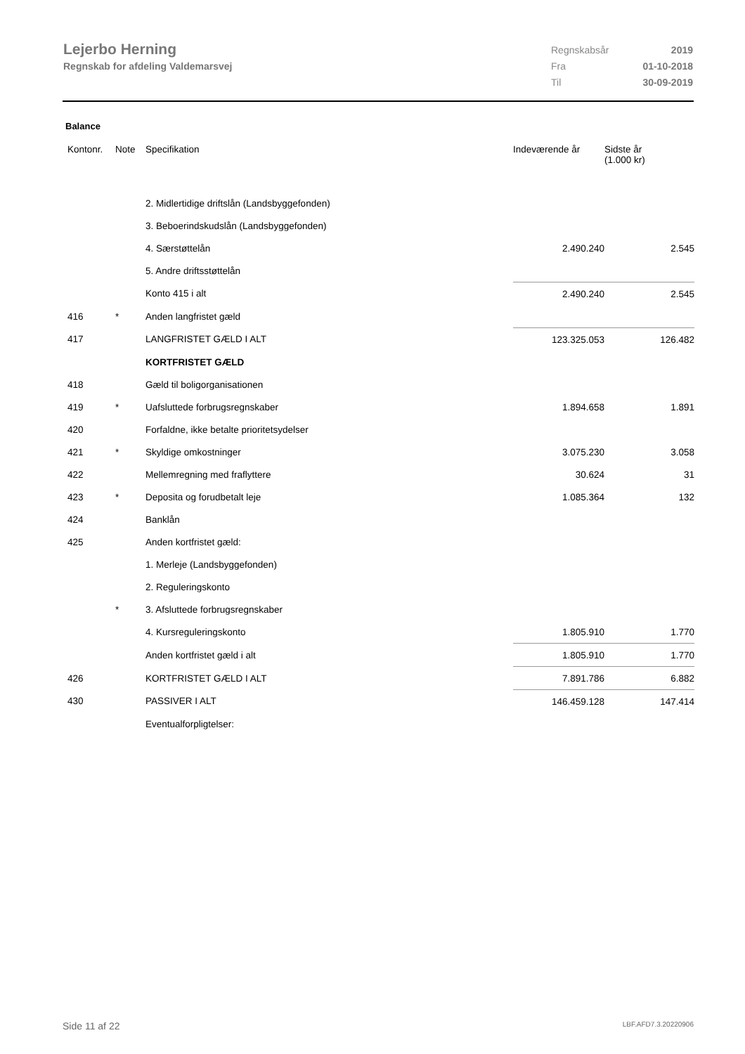Lejerbo Herning
Regnskab for afdeling Valdemarsvej
| Regnskabsår | 2019 |
| Fra | 01-10-2018 |
| Til | 30-09-2019 |
Balance
| Kontonr. | Note | Specifikation | Indeværende år | Sidste år (1.000 kr) |
| --- | --- | --- | --- | --- |
| | | 2. Midlertidige driftslån (Landsbyggefonden) | | |
| | | 3. Beboerindskudslån (Landsbyggefonden) | | |
| | | 4. Særstøttelån | 2.490.240 | 2.545 |
| | | 5. Andre driftsstøttelån | | |
| | | Konto 415 i alt | 2.490.240 | 2.545 |
| 416 | * | Anden langfristet gæld | | |
| 417 | | LANGFRISTET GÆLD I ALT | 123.325.053 | 126.482 |
| | | KORTFRISTET GÆLD | | |
| 418 | | Gæld til boligorganisationen | | |
| 419 | * | Uafsluttede forbrugsregnskaber | 1.894.658 | 1.891 |
| 420 | | Forfaldne, ikke betalte prioritetsydelser | | |
| 421 | * | Skyldige omkostninger | 3.075.230 | 3.058 |
| 422 | | Mellemregning med fraflyttere | 30.624 | 31 |
| 423 | * | Deposita og forudbetalt leje | 1.085.364 | 132 |
| 424 | | Banklån | | |
| 425 | | Anden kortfristet gæld: | | |
| | | 1. Merleje (Landsbyggefonden) | | |
| | | 2. Reguleringskonto | | |
| | * | 3. Afsluttede forbrugsregnskaber | | |
| | | 4. Kursreguleringskonto | 1.805.910 | 1.770 |
| | | Anden kortfristet gæld i alt | 1.805.910 | 1.770 |
| 426 | | KORTFRISTET GÆLD I ALT | 7.891.786 | 6.882 |
| 430 | | PASSIVER I ALT | 146.459.128 | 147.414 |
| | | Eventualforpligtelser: | | |
Side 11 af 22 LBF.AFD7.3.20220906